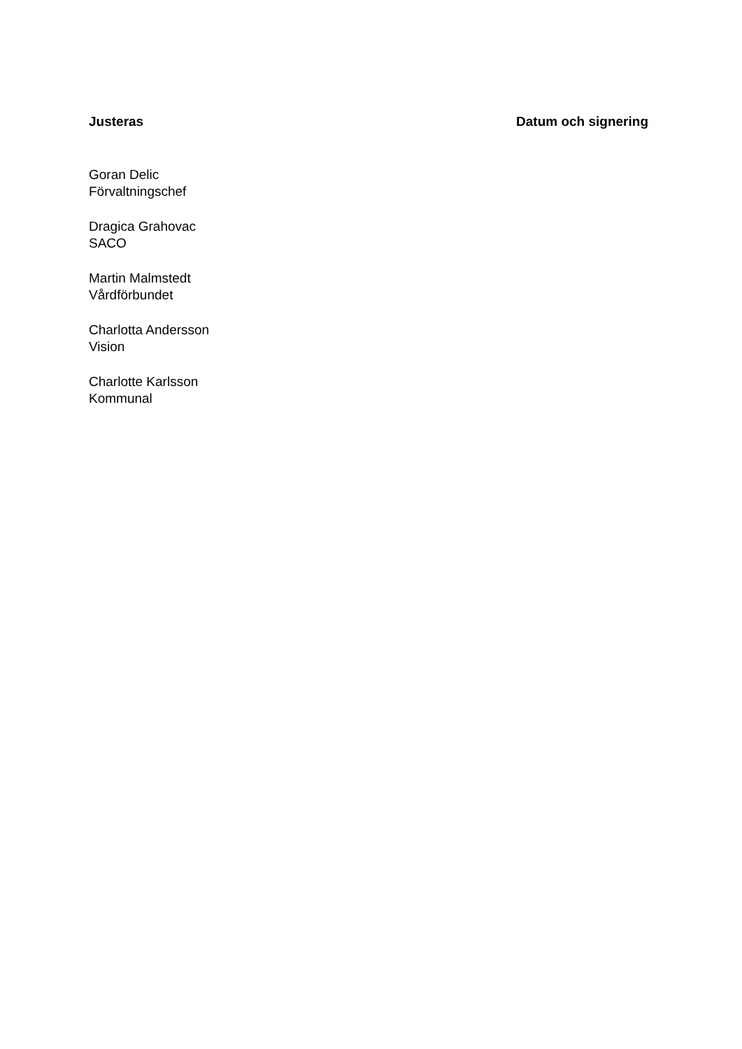Justeras Datum och signering
Goran Delic
Förvaltningschef
Dragica Grahovac
SACO
Martin Malmstedt
Vårdförbundet
Charlotta Andersson
Vision
Charlotte Karlsson
Kommunal